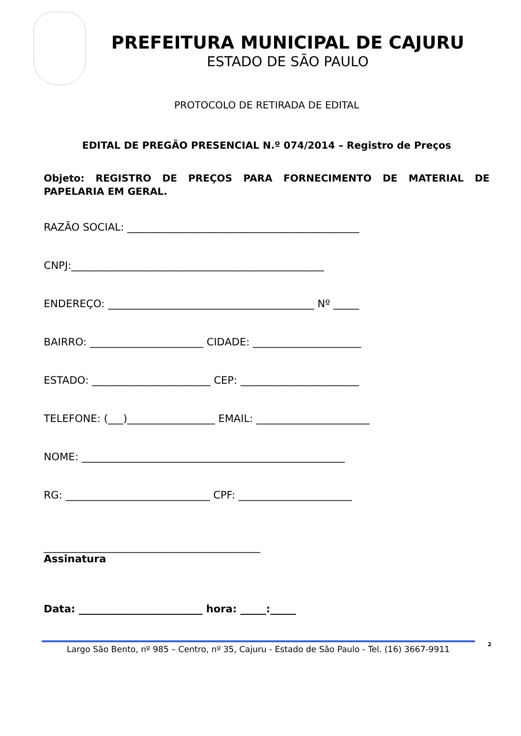PREFEITURA MUNICIPAL DE CAJURU
ESTADO DE SÃO PAULO
PROTOCOLO DE RETIRADA DE EDITAL
EDITAL DE PREGÃO PRESENCIAL N.º 074/2014 – Registro de Preços
Objeto: REGISTRO DE PREÇOS PARA FORNECIMENTO DE MATERIAL DE PAPELARIA EM GERAL.
RAZÃO SOCIAL: _____________________________________________
CNPJ:_________________________________________________
ENDEREÇO: ________________________________________ Nº _____
BAIRRO: ______________________ CIDADE: _____________________
ESTADO: _______________________ CEP: _______________________
TELEFONE: (___)_________________ EMAIL: ______________________
NOME: ___________________________________________________
RG: ____________________________ CPF: ______________________
__________________________________________
Assinatura
Data: ________________________ hora: _____:_____
Largo São Bento, nº 985 – Centro, nº 35, Cajuru - Estado de São Paulo - Tel. (16) 3667-9911
2